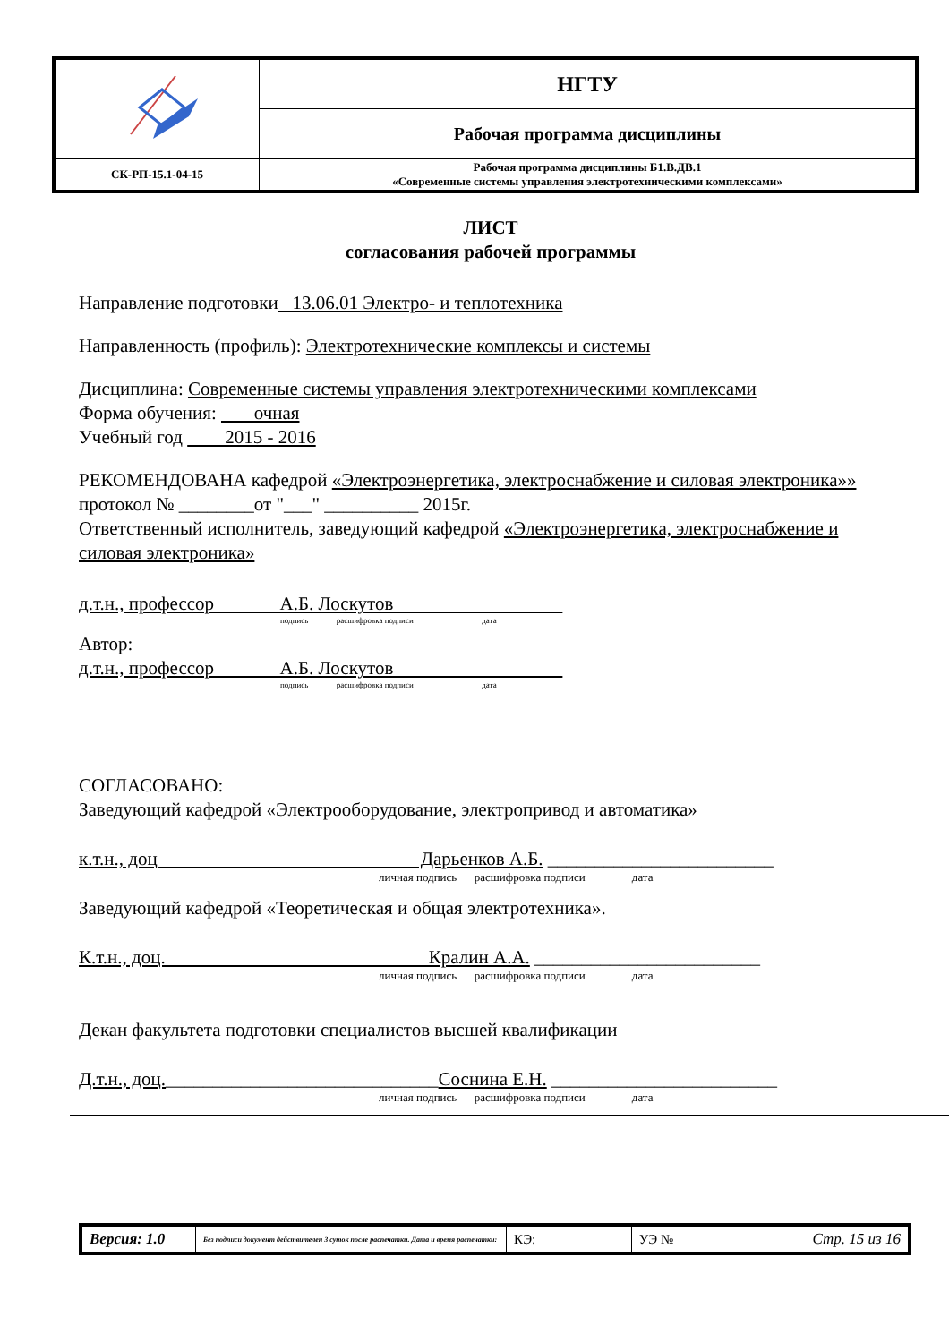| | НГТУ |
| | Рабочая программа дисциплины |
| СК-РП-15.1-04-15 | Рабочая программа дисциплины Б1.В.ДВ.1 «Современные системы управления электротехническими комплексами» |
ЛИСТ
согласования рабочей программы
Направление подготовки 13.06.01 Электро- и теплотехника
Направленность (профиль): Электротехнические комплексы и системы
Дисциплина: Современные системы управления электротехническими комплексами
Форма обучения: очная
Учебный год 2015 - 2016
РЕКОМЕНДОВАНА кафедрой «Электроэнергетика, электроснабжение и силовая электроника»»
протокол № ________от "___" __________ 2015г.
Ответственный исполнитель, заведующий кафедрой «Электроэнергетика, электроснабжение и силовая электроника»
д.т.н., профессор А.Б. Лоскутов
подпись расшифровка подписи дата
Автор:
д.т.н., профессор А.Б. Лоскутов
подпись расшифровка подписи дата
СОГЛАСОВАНО:
Заведующий кафедрой «Электрооборудование, электропривод и автоматика»
к.т.н., доц Дарьенков А.Б. ________________________
личная подпись расшифровка подписи дата
Заведующий кафедрой «Теоретическая и общая электротехника».
К.т.н., доц. Кралин А.А. ________________________
личная подпись расшифровка подписи дата
Декан факультета подготовки специалистов высшей квалификации
Д.т.н., доц._____________________________Соснина Е.Н. ________________________
личная подпись расшифровка подписи дата
| Версия: 1.0 | Без подписи документ действителен 3 суток после распечатки. Дата и время распечатки: | КЭ:________ | УЭ №_______ | Стр. 15 из 16 |